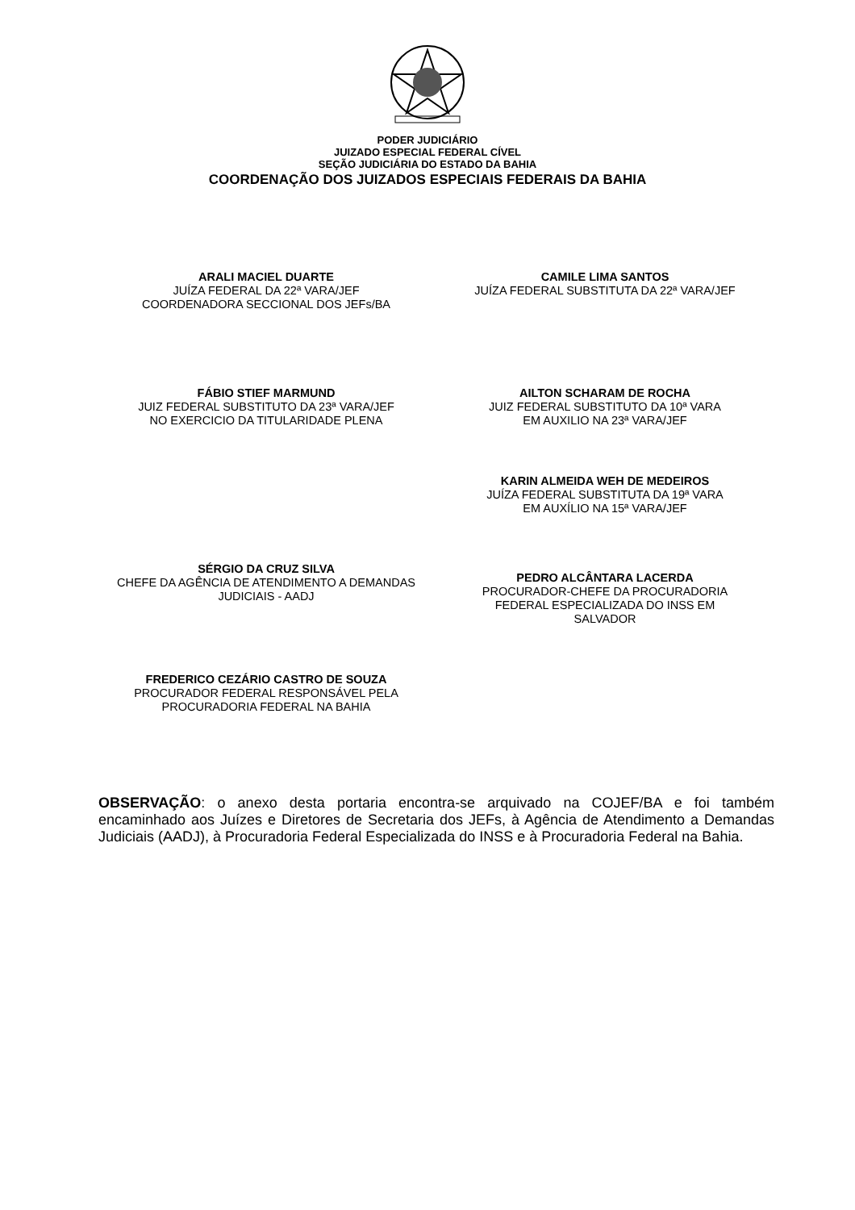PODER JUDICIÁRIO
JUIZADO ESPECIAL FEDERAL CÍVEL
SEÇÃO JUDICIÁRIA DO ESTADO DA BAHIA
COORDENAÇÃO DOS JUIZADOS ESPECIAIS FEDERAIS DA BAHIA
ARALI MACIEL DUARTE
JUÍZA FEDERAL DA 22ª VARA/JEF
COORDENADORA SECCIONAL DOS JEFs/BA
CAMILE LIMA SANTOS
JUÍZA FEDERAL SUBSTITUTA DA 22ª VARA/JEF
FÁBIO STIEF MARMUND
JUIZ FEDERAL SUBSTITUTO DA 23ª VARA/JEF
NO EXERCICIO DA TITULARIDADE PLENA
AILTON SCHARAM DE ROCHA
JUIZ FEDERAL SUBSTITUTO DA 10ª VARA
EM AUXILIO NA 23ª VARA/JEF
KARIN ALMEIDA WEH DE MEDEIROS
JUÍZA FEDERAL SUBSTITUTA DA 19ª VARA
EM AUXÍLIO NA 15ª VARA/JEF
SÉRGIO DA CRUZ SILVA
CHEFE DA AGÊNCIA DE ATENDIMENTO A DEMANDAS
JUDICIAIS - AADJ
PEDRO ALCÂNTARA LACERDA
PROCURADOR-CHEFE DA PROCURADORIA
FEDERAL ESPECIALIZADA DO INSS EM
SALVADOR
FREDERICO CEZÁRIO CASTRO DE SOUZA
PROCURADOR FEDERAL RESPONSÁVEL PELA
PROCURADORIA FEDERAL NA BAHIA
OBSERVAÇÃO: o anexo desta portaria encontra-se arquivado na COJEF/BA e foi também encaminhado aos Juízes e Diretores de Secretaria dos JEFs, à Agência de Atendimento a Demandas Judiciais (AADJ), à Procuradoria Federal Especializada do INSS e à Procuradoria Federal na Bahia.